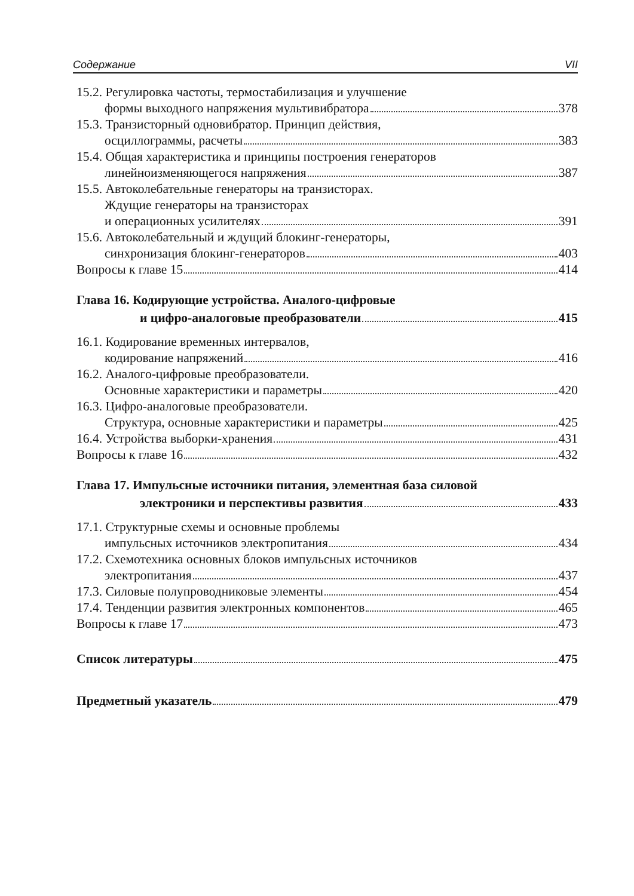Содержание VII
15.2. Регулировка частоты, термостабилизация и улучшение
формы выходного напряжения мультивибратора 378
15.3. Транзисторный одновибратор. Принцип действия,
осциллограммы, расчеты 383
15.4. Общая характеристика и принципы построения генераторов
линейноизменяющегося напряжения 387
15.5. Автоколебательные генераторы на транзисторах.
Ждущие генераторы на транзисторах
и операционных усилителях 391
15.6. Автоколебательный и ждущий блокинг-генераторы,
синхронизация блокинг-генераторов 403
Вопросы к главе 15 414
Глава 16. Кодирующие устройства. Аналого-цифровые
и цифро-аналоговые преобразователи 415
16.1. Кодирование временных интервалов,
кодирование напряжений 416
16.2. Аналого-цифровые преобразователи.
Основные характеристики и параметры 420
16.3. Цифро-аналоговые преобразователи.
Структура, основные характеристики и параметры 425
16.4. Устройства выборки-хранения 431
Вопросы к главе 16 432
Глава 17. Импульсные источники питания, элементная база силовой
электроники и перспективы развития 433
17.1. Структурные схемы и основные проблемы
импульсных источников электропитания 434
17.2. Схемотехника основных блоков импульсных источников
электропитания 437
17.3. Силовые полупроводниковые элементы 454
17.4. Тенденции развития электронных компонентов 465
Вопросы к главе 17 473
Список литературы 475
Предметный указатель 479